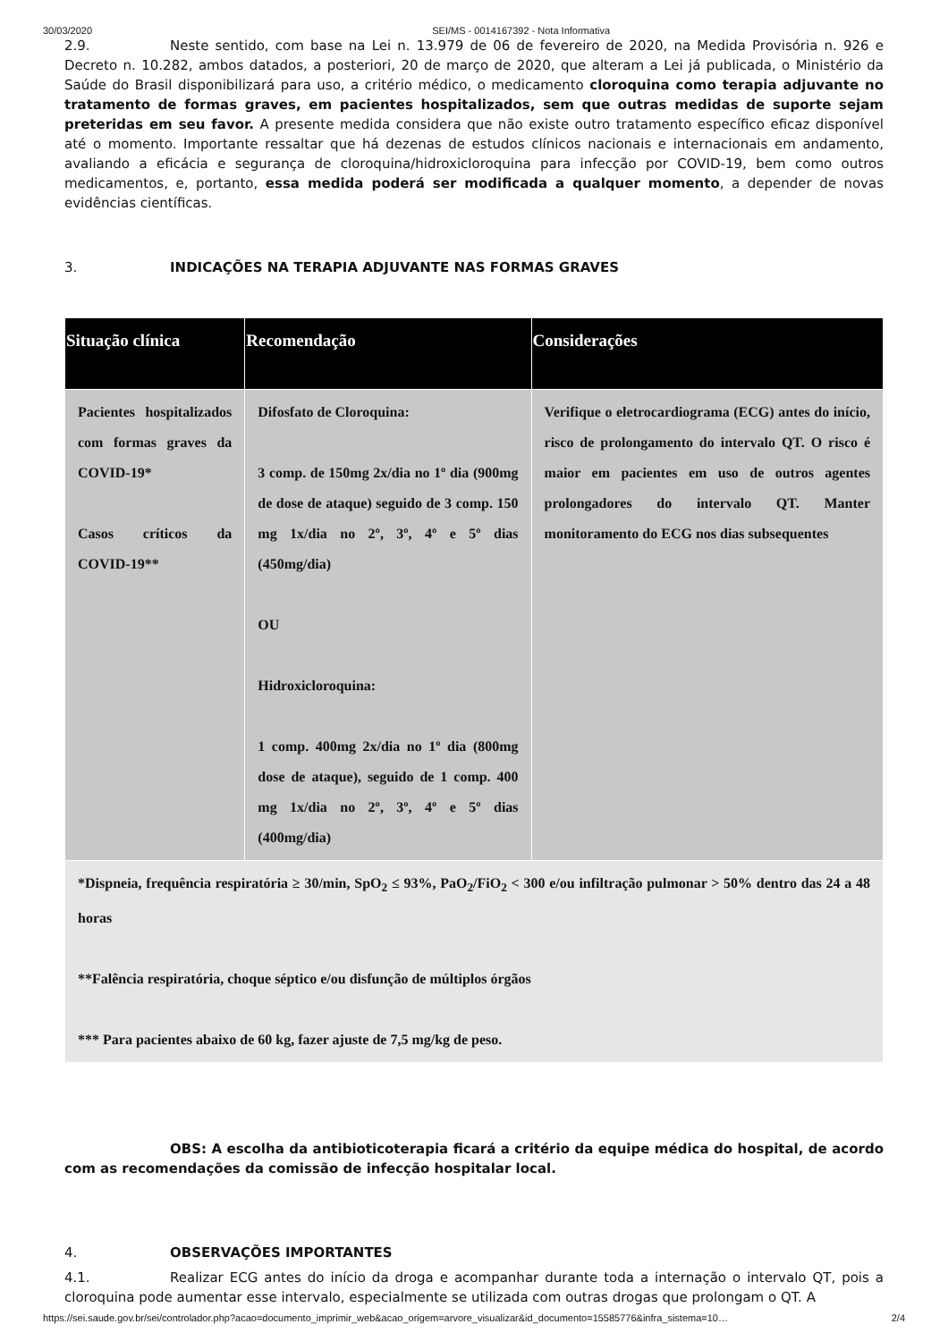30/03/2020 SEI/MS - 0014167392 - Nota Informativa
2.9. Neste sentido, com base na Lei n. 13.979 de 06 de fevereiro de 2020, na Medida Provisória n. 926 e Decreto n. 10.282, ambos datados, a posteriori, 20 de março de 2020, que alteram a Lei já publicada, o Ministério da Saúde do Brasil disponibilizará para uso, a critério médico, o medicamento cloroquina como terapia adjuvante no tratamento de formas graves, em pacientes hospitalizados, sem que outras medidas de suporte sejam preteridas em seu favor. A presente medida considera que não existe outro tratamento específico eficaz disponível até o momento. Importante ressaltar que há dezenas de estudos clínicos nacionais e internacionais em andamento, avaliando a eficácia e segurança de cloroquina/hidroxicloroquina para infecção por COVID-19, bem como outros medicamentos, e, portanto, essa medida poderá ser modificada a qualquer momento, a depender de novas evidências científicas.
3. INDICAÇÕES NA TERAPIA ADJUVANTE NAS FORMAS GRAVES
| Situação clínica | Recomendação | Considerações |
| --- | --- | --- |
| Pacientes hospitalizados com formas graves da COVID-19* Casos críticos da COVID-19** | Difosfato de Cloroquina: 3 comp. de 150mg 2x/dia no 1º dia (900mg de dose de ataque) seguido de 3 comp. 150 mg 1x/dia no 2º, 3º, 4º e 5º dias (450mg/dia) OU Hidroxicloroquina: 1 comp. 400mg 2x/dia no 1º dia (800mg dose de ataque), seguido de 1 comp. 400 mg 1x/dia no 2º, 3º, 4º e 5º dias (400mg/dia) | Verifique o eletrocardiograma (ECG) antes do início, risco de prolongamento do intervalo QT. O risco é maior em pacientes em uso de outros agentes prolongadores do intervalo QT. Manter monitoramento do ECG nos dias subsequentes |
| *Dispneia, frequência respiratória ≥ 30/min, SpO<sub>2</sub> ≤ 93%, PaO<sub>2</sub>/FiO<sub>2</sub> < 300 e/ou infiltração pulmonar > 50% dentro das 24 a 48 horas **Falência respiratória, choque séptico e/ou disfunção de múltiplos órgãos *** Para pacientes abaixo de 60 kg, fazer ajuste de 7,5 mg/kg de peso. | | |
OBS: A escolha da antibioticoterapia ficará a critério da equipe médica do hospital, de acordo com as recomendações da comissão de infecção hospitalar local.
4. OBSERVAÇÕES IMPORTANTES
4.1. Realizar ECG antes do início da droga e acompanhar durante toda a internação o intervalo QT, pois a cloroquina pode aumentar esse intervalo, especialmente se utilizada com outras drogas que prolongam o QT. A
https://sei.saude.gov.br/sei/controlador.php?acao=documento_imprimir_web&acao_origem=arvore_visualizar&id_documento=15585776&infra_sistema=10… 2/4